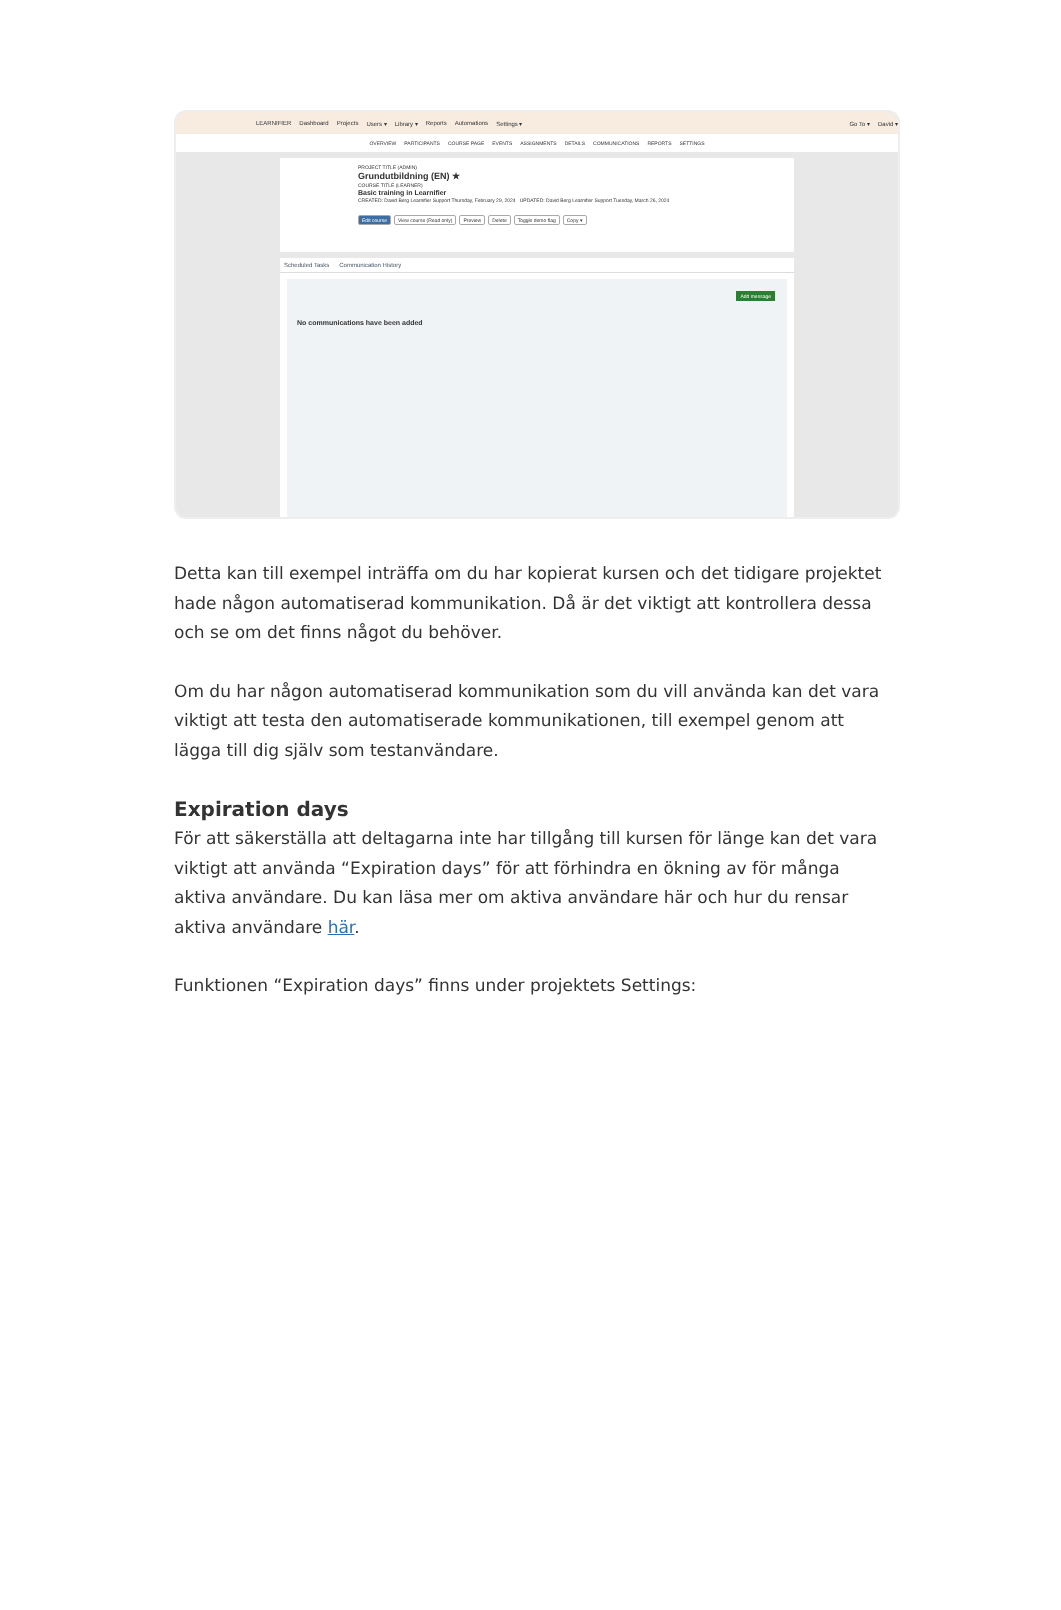LEARNIFIER Dashboard Projects Users ▾ Library ▾ Reports Automations Settings ▾ Go To ▾ David ▾
OVERVIEW PARTICIPANTS COURSE PAGE EVENTS ASSIGNMENTS DETAILS COMMUNICATIONS REPORTS SETTINGS
PROJECT TITLE (ADMIN)
Grundutbildning (EN) ★
COURSE TITLE (LEARNER)
Basic training in Learnifier
CREATED: David Berg Learnifier Support Thursday, February 29, 2024 UPDATED: David Berg Learnifier Support Tuesday, March 26, 2024
Edit course View course (Read only) Preview Delete Toggle demo flag Copy ▾
Scheduled Tasks Communication History
Add message
No communications have been added
Detta kan till exempel inträffa om du har kopierat kursen och det tidigare projektet hade någon automatiserad kommunikation. Då är det viktigt att kontrollera dessa och se om det finns något du behöver.
Om du har någon automatiserad kommunikation som du vill använda kan det vara viktigt att testa den automatiserade kommunikationen, till exempel genom att lägga till dig själv som testanvändare.
Expiration days
För att säkerställa att deltagarna inte har tillgång till kursen för länge kan det vara viktigt att använda “Expiration days” för att förhindra en ökning av för många aktiva användare. Du kan läsa mer om aktiva användare här och hur du rensar aktiva användare här.
Funktionen “Expiration days” finns under projektets Settings: